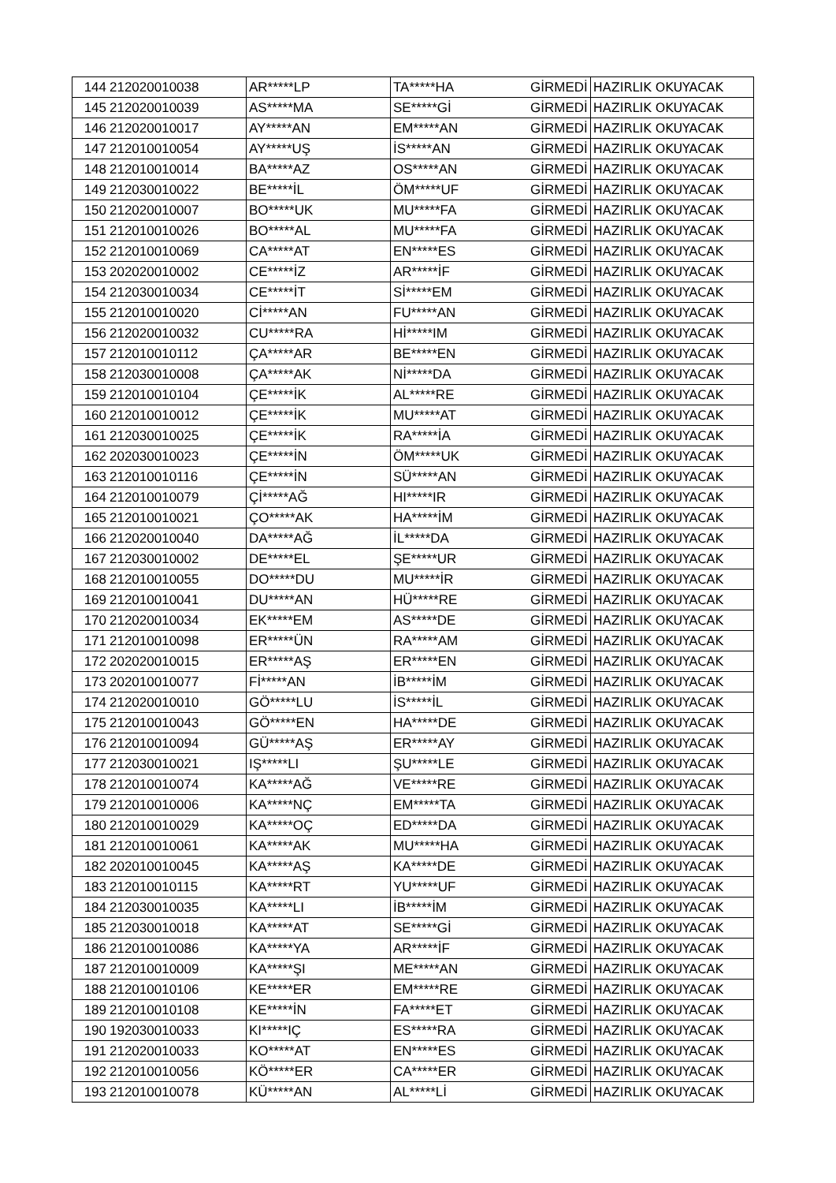| 144 | 212020010038 | AR*****LP | TA*****HA | GİRMEDİ | HAZIRLIK OKUYACAK |
| 145 | 212020010039 | AS*****MA | SE*****Gİ | GİRMEDİ | HAZIRLIK OKUYACAK |
| 146 | 212020010017 | AY*****AN | EM*****AN | GİRMEDİ | HAZIRLIK OKUYACAK |
| 147 | 212010010054 | AY*****UŞ | İS*****AN | GİRMEDİ | HAZIRLIK OKUYACAK |
| 148 | 212010010014 | BA*****AZ | OS*****AN | GİRMEDİ | HAZIRLIK OKUYACAK |
| 149 | 212030010022 | BE*****İL | ÖM*****UF | GİRMEDİ | HAZIRLIK OKUYACAK |
| 150 | 212020010007 | BO*****UK | MU*****FA | GİRMEDİ | HAZIRLIK OKUYACAK |
| 151 | 212010010026 | BO*****AL | MU*****FA | GİRMEDİ | HAZIRLIK OKUYACAK |
| 152 | 212010010069 | CA*****AT | EN*****ES | GİRMEDİ | HAZIRLIK OKUYACAK |
| 153 | 202020010002 | CE*****İZ | AR*****İF | GİRMEDİ | HAZIRLIK OKUYACAK |
| 154 | 212030010034 | CE*****İT | Sİ*****EM | GİRMEDİ | HAZIRLIK OKUYACAK |
| 155 | 212010010020 | Cİ*****AN | FU*****AN | GİRMEDİ | HAZIRLIK OKUYACAK |
| 156 | 212020010032 | CU*****RA | Hİ*****IM | GİRMEDİ | HAZIRLIK OKUYACAK |
| 157 | 212010010112 | ÇA*****AR | BE*****EN | GİRMEDİ | HAZIRLIK OKUYACAK |
| 158 | 212030010008 | ÇA*****AK | Nİ*****DA | GİRMEDİ | HAZIRLIK OKUYACAK |
| 159 | 212010010104 | ÇE*****İK | AL*****RE | GİRMEDİ | HAZIRLIK OKUYACAK |
| 160 | 212010010012 | ÇE*****İK | MU*****AT | GİRMEDİ | HAZIRLIK OKUYACAK |
| 161 | 212030010025 | ÇE*****İK | RA*****İA | GİRMEDİ | HAZIRLIK OKUYACAK |
| 162 | 202030010023 | ÇE*****İN | ÖM*****UK | GİRMEDİ | HAZIRLIK OKUYACAK |
| 163 | 212010010116 | ÇE*****İN | SÜ*****AN | GİRMEDİ | HAZIRLIK OKUYACAK |
| 164 | 212010010079 | Çİ*****AĞ | HI*****IR | GİRMEDİ | HAZIRLIK OKUYACAK |
| 165 | 212010010021 | ÇO*****AK | HA*****İM | GİRMEDİ | HAZIRLIK OKUYACAK |
| 166 | 212020010040 | DA*****AĞ | İL*****DA | GİRMEDİ | HAZIRLIK OKUYACAK |
| 167 | 212030010002 | DE*****EL | ŞE*****UR | GİRMEDİ | HAZIRLIK OKUYACAK |
| 168 | 212010010055 | DO*****DU | MU*****İR | GİRMEDİ | HAZIRLIK OKUYACAK |
| 169 | 212010010041 | DU*****AN | HÜ*****RE | GİRMEDİ | HAZIRLIK OKUYACAK |
| 170 | 212020010034 | EK*****EM | AS*****DE | GİRMEDİ | HAZIRLIK OKUYACAK |
| 171 | 212010010098 | ER*****ÜN | RA*****AM | GİRMEDİ | HAZIRLIK OKUYACAK |
| 172 | 202020010015 | ER*****AŞ | ER*****EN | GİRMEDİ | HAZIRLIK OKUYACAK |
| 173 | 202010010077 | Fİ*****AN | İB*****İM | GİRMEDİ | HAZIRLIK OKUYACAK |
| 174 | 212020010010 | GÖ*****LU | İS*****İL | GİRMEDİ | HAZIRLIK OKUYACAK |
| 175 | 212010010043 | GÖ*****EN | HA*****DE | GİRMEDİ | HAZIRLIK OKUYACAK |
| 176 | 212010010094 | GÜ*****AŞ | ER*****AY | GİRMEDİ | HAZIRLIK OKUYACAK |
| 177 | 212030010021 | IŞ*****LI | ŞU*****LE | GİRMEDİ | HAZIRLIK OKUYACAK |
| 178 | 212010010074 | KA*****AĞ | VE*****RE | GİRMEDİ | HAZIRLIK OKUYACAK |
| 179 | 212010010006 | KA*****NÇ | EM*****TA | GİRMEDİ | HAZIRLIK OKUYACAK |
| 180 | 212010010029 | KA*****OÇ | ED*****DA | GİRMEDİ | HAZIRLIK OKUYACAK |
| 181 | 212010010061 | KA*****AK | MU*****HA | GİRMEDİ | HAZIRLIK OKUYACAK |
| 182 | 202010010045 | KA*****AŞ | KA*****DE | GİRMEDİ | HAZIRLIK OKUYACAK |
| 183 | 212010010115 | KA*****RT | YU*****UF | GİRMEDİ | HAZIRLIK OKUYACAK |
| 184 | 212030010035 | KA*****LI | İB*****İM | GİRMEDİ | HAZIRLIK OKUYACAK |
| 185 | 212030010018 | KA*****AT | SE*****Gİ | GİRMEDİ | HAZIRLIK OKUYACAK |
| 186 | 212010010086 | KA*****YA | AR*****İF | GİRMEDİ | HAZIRLIK OKUYACAK |
| 187 | 212010010009 | KA*****ŞI | ME*****AN | GİRMEDİ | HAZIRLIK OKUYACAK |
| 188 | 212010010106 | KE*****ER | EM*****RE | GİRMEDİ | HAZIRLIK OKUYACAK |
| 189 | 212010010108 | KE*****İN | FA*****ET | GİRMEDİ | HAZIRLIK OKUYACAK |
| 190 | 192030010033 | KI*****IÇ | ES*****RA | GİRMEDİ | HAZIRLIK OKUYACAK |
| 191 | 212020010033 | KO*****AT | EN*****ES | GİRMEDİ | HAZIRLIK OKUYACAK |
| 192 | 212010010056 | KÖ*****ER | CA*****ER | GİRMEDİ | HAZIRLIK OKUYACAK |
| 193 | 212010010078 | KÜ*****AN | AL*****Lİ | GİRMEDİ | HAZIRLIK OKUYACAK |